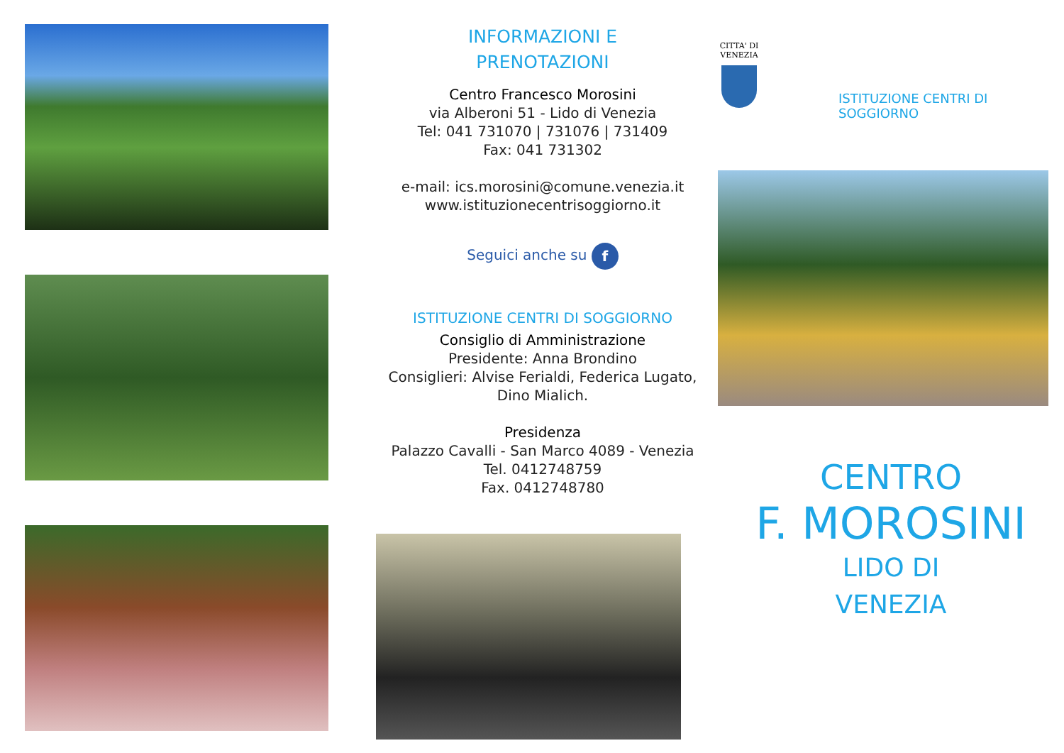INFORMAZIONI E
PRENOTAZIONI
Centro Francesco Morosini
via Alberoni 51 - Lido di Venezia
Tel: 041 731070 | 731076 | 731409
Fax: 041 731302
e-mail: ics.morosini@comune.venezia.it
www.istituzionecentrisoggiorno.it
Seguici anche su f
ISTITUZIONE CENTRI DI SOGGIORNO
Consiglio di Amministrazione
Presidente: Anna Brondino
Consiglieri: Alvise Ferialdi, Federica Lugato,
Dino Mialich.
Presidenza
Palazzo Cavalli - San Marco 4089 - Venezia
Tel. 0412748759
Fax. 0412748780
CITTA' DI VENEZIA
ISTITUZIONE CENTRI DI
SOGGIORNO
CENTRO
F. MOROSINI
LIDO DI
VENEZIA